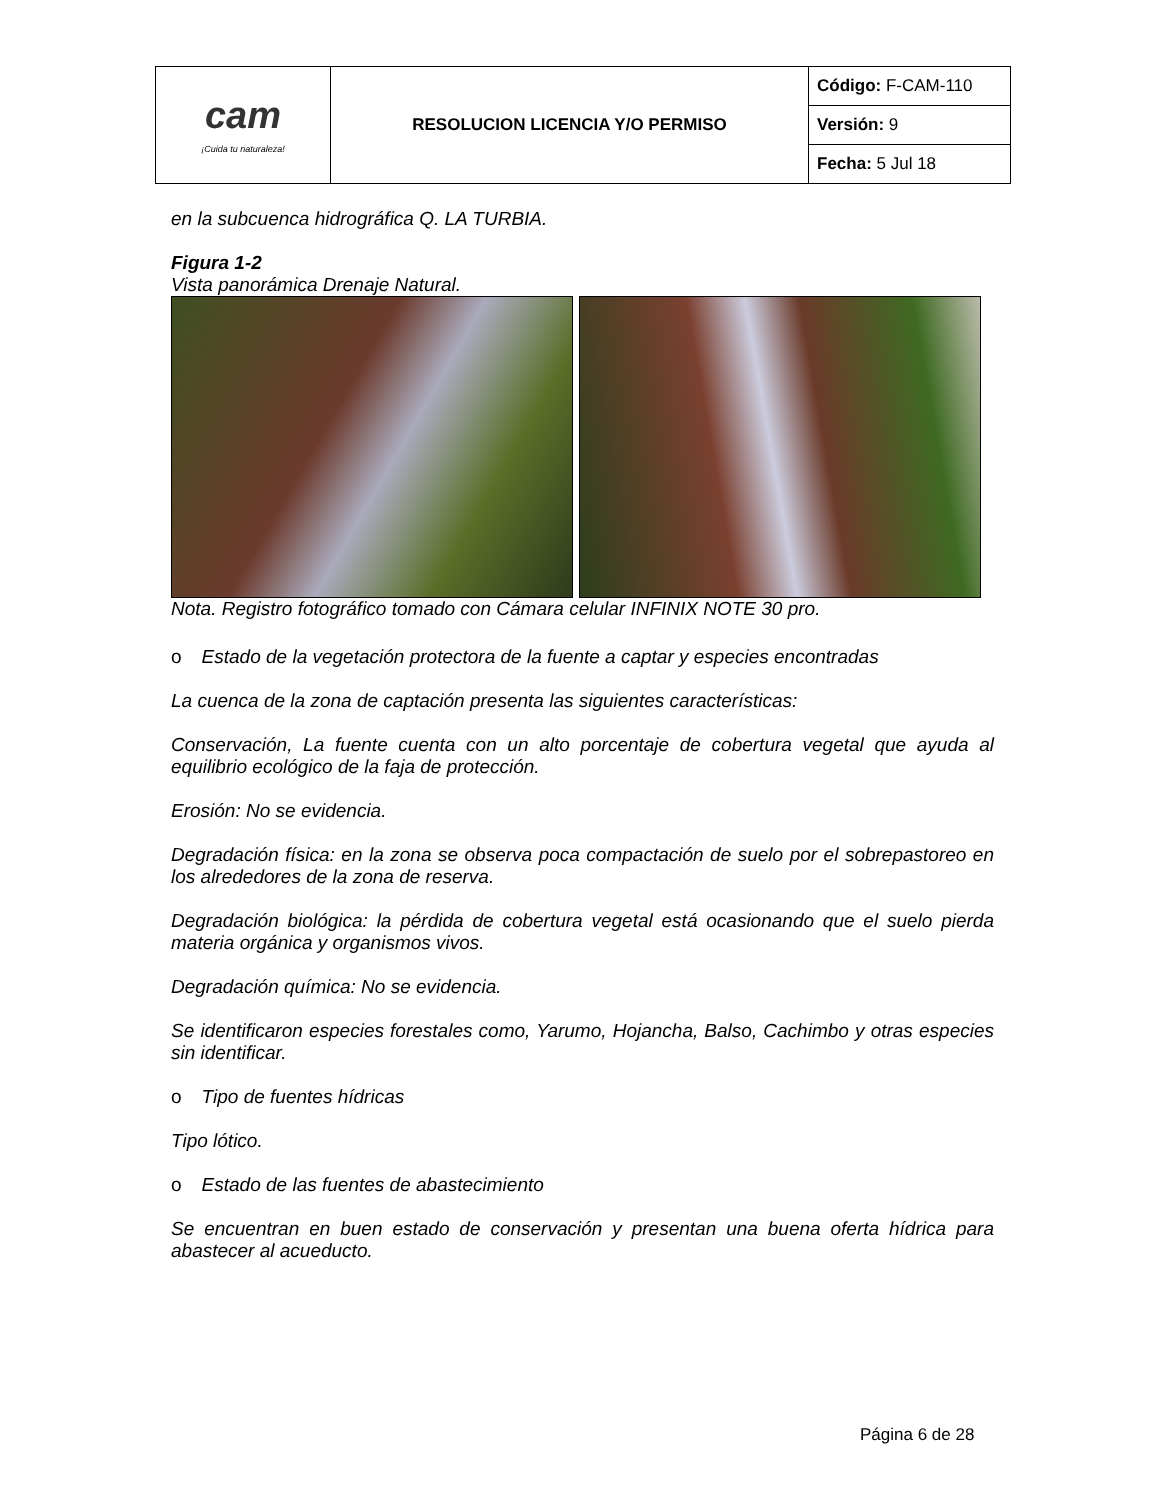| cam ¡Cuida tu naturaleza! | RESOLUCION LICENCIA Y/O PERMISO | Código: F-CAM-110 |
| | | Versión: 9 |
| | | Fecha: 5 Jul 18 |
en la subcuenca hidrográfica Q. LA TURBIA.
Figura 1-2
Vista panorámica Drenaje Natural.
Nota. Registro fotográfico tomado con Cámara celular INFINIX NOTE 30 pro.
o Estado de la vegetación protectora de la fuente a captar y especies encontradas
La cuenca de la zona de captación presenta las siguientes características:
Conservación, La fuente cuenta con un alto porcentaje de cobertura vegetal que ayuda al equilibrio ecológico de la faja de protección.
Erosión: No se evidencia.
Degradación física: en la zona se observa poca compactación de suelo por el sobrepastoreo en los alrededores de la zona de reserva.
Degradación biológica: la pérdida de cobertura vegetal está ocasionando que el suelo pierda materia orgánica y organismos vivos.
Degradación química: No se evidencia.
Se identificaron especies forestales como, Yarumo, Hojancha, Balso, Cachimbo y otras especies sin identificar.
o Tipo de fuentes hídricas
Tipo lótico.
o Estado de las fuentes de abastecimiento
Se encuentran en buen estado de conservación y presentan una buena oferta hídrica para abastecer al acueducto.
Página 6 de 28